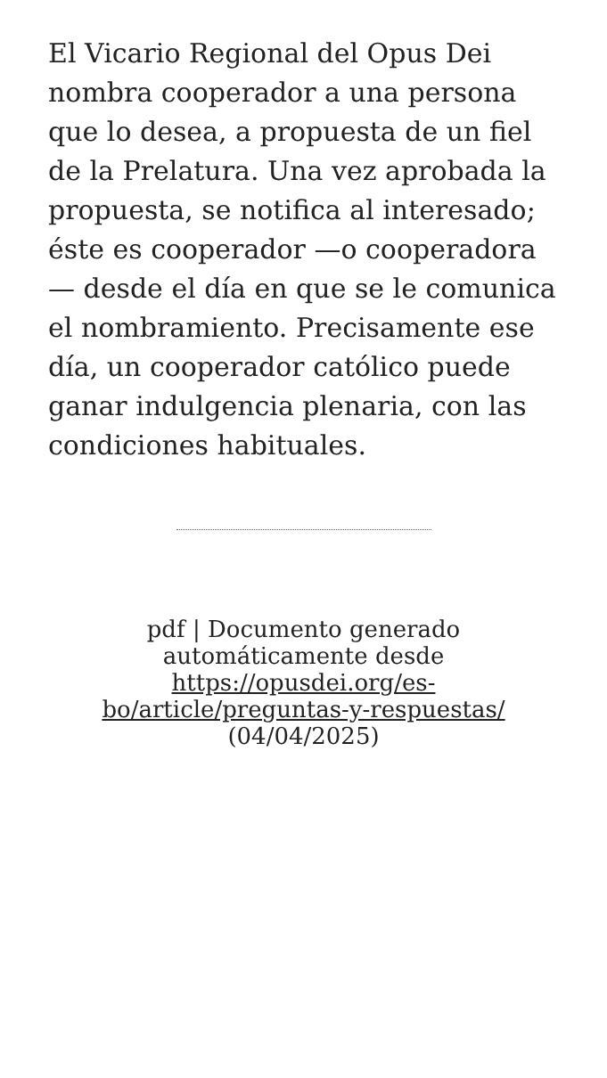El Vicario Regional del Opus Dei nombra cooperador a una persona que lo desea, a propuesta de un fiel de la Prelatura. Una vez aprobada la propuesta, se notifica al interesado; éste es cooperador —o cooperadora — desde el día en que se le comunica el nombramiento. Precisamente ese día, un cooperador católico puede ganar indulgencia plenaria, con las condiciones habituales.
pdf | Documento generado automáticamente desde https://opusdei.org/es-bo/article/preguntas-y-respuestas/ (04/04/2025)